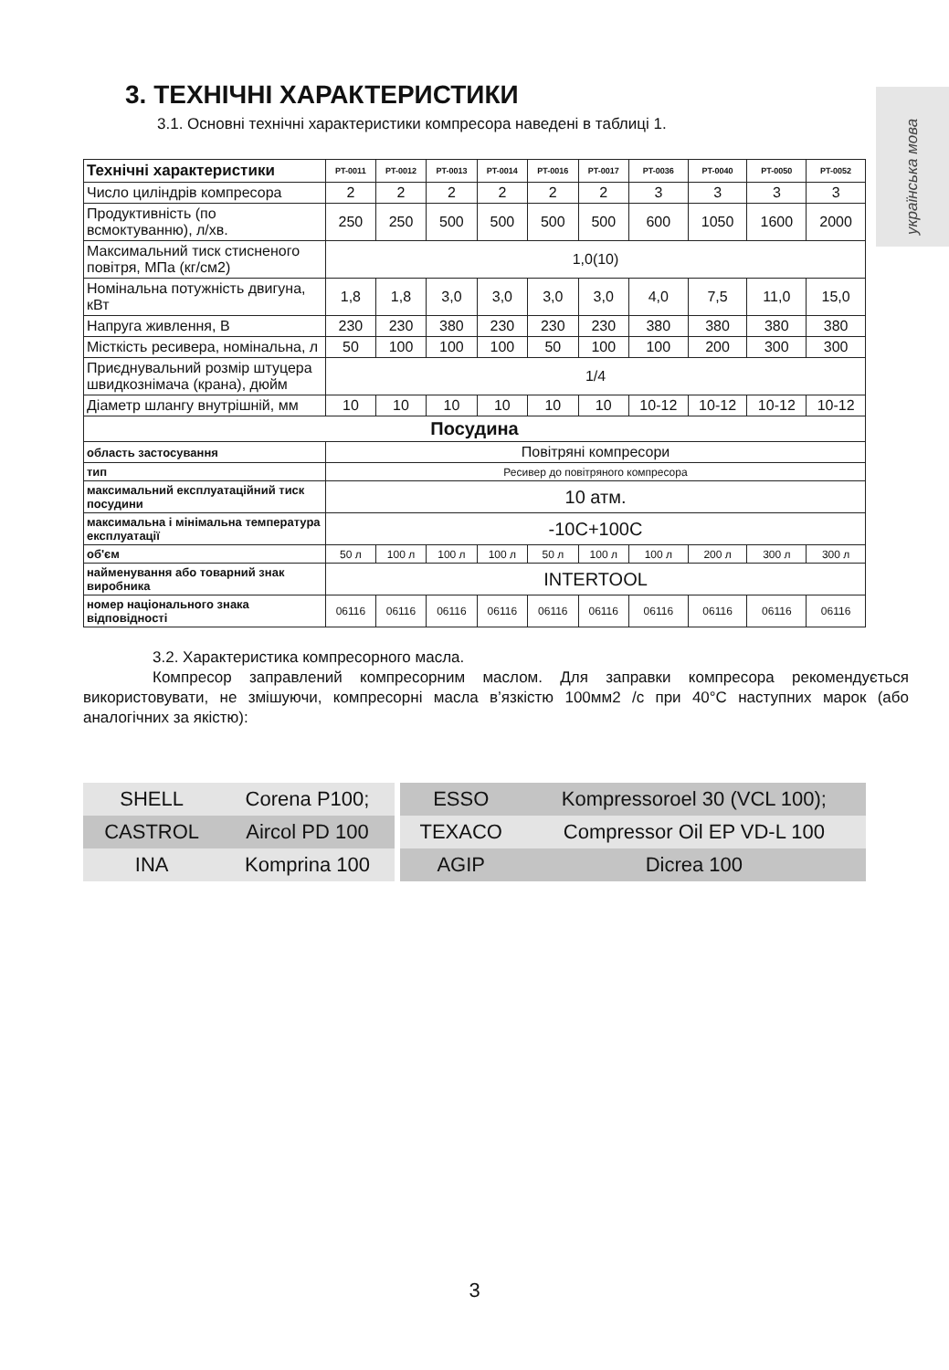українська мова
3. ТЕХНІЧНІ ХАРАКТЕРИСТИКИ
3.1. Основні технічні характеристики компресора наведені в таблиці 1.
| Технічні характеристики | PT-0011 | PT-0012 | PT-0013 | PT-0014 | PT-0016 | PT-0017 | PT-0036 | PT-0040 | PT-0050 | PT-0052 |
| --- | --- | --- | --- | --- | --- | --- | --- | --- | --- | --- |
| Число циліндрів компресора | 2 | 2 | 2 | 2 | 2 | 2 | 3 | 3 | 3 | 3 |
| Продуктивність (по всмоктуванню), л/хв. | 250 | 250 | 500 | 500 | 500 | 500 | 600 | 1050 | 1600 | 2000 |
| Максимальний тиск стисненого повітря, МПа (кг/см2) | 1,0(10) | | | | | | | | | |
| Номінальна потужність двигуна, кВт | 1,8 | 1,8 | 3,0 | 3,0 | 3,0 | 3,0 | 4,0 | 7,5 | 11,0 | 15,0 |
| Напруга живлення, В | 230 | 230 | 380 | 230 | 230 | 230 | 380 | 380 | 380 | 380 |
| Місткість ресивера, номінальна, л | 50 | 100 | 100 | 100 | 50 | 100 | 100 | 200 | 300 | 300 |
| Приєднувальний розмір штуцера швидкознімача (крана), дюйм | 1/4 | | | | | | | | | |
| Діаметр шлангу внутрішній, мм | 10 | 10 | 10 | 10 | 10 | 10 | 10-12 | 10-12 | 10-12 | 10-12 |
| Посудина | | | | | | | | | | |
| область застосування | Повітряні компресори | | | | | | | | | |
| тип | Ресивер до повітряного компресора | | | | | | | | | |
| максимальний експлуатаційний тиск посудини | 10 атм. | | | | | | | | | |
| максимальна і мінімальна температура експлуатації | -10C+100C | | | | | | | | | |
| об'єм | 50 л | 100 л | 100 л | 100 л | 50 л | 100 л | 100 л | 200 л | 300 л | 300 л |
| найменування або товарний знак виробника | INTERTOOL | | | | | | | | | |
| номер національного знака відповідності | 06116 | 06116 | 06116 | 06116 | 06116 | 06116 | 06116 | 06116 | 06116 | 06116 |
3.2. Характеристика компресорного масла.
Компресор заправлений компресорним маслом. Для заправки компресора рекомендується використовувати, не змішуючи, компресорні масла в’язкістю 100мм2 /с при 40°С наступних марок (або аналогічних за якістю):
| SHELL | Corena P100; | | ESSO | Kompressoroel 30 (VCL 100); |
| CASTROL | Aircol PD 100 | | TEXACO | Compressor Oil EP VD-L 100 |
| INA | Komprina 100 | | AGIP | Dicrea 100 |
3